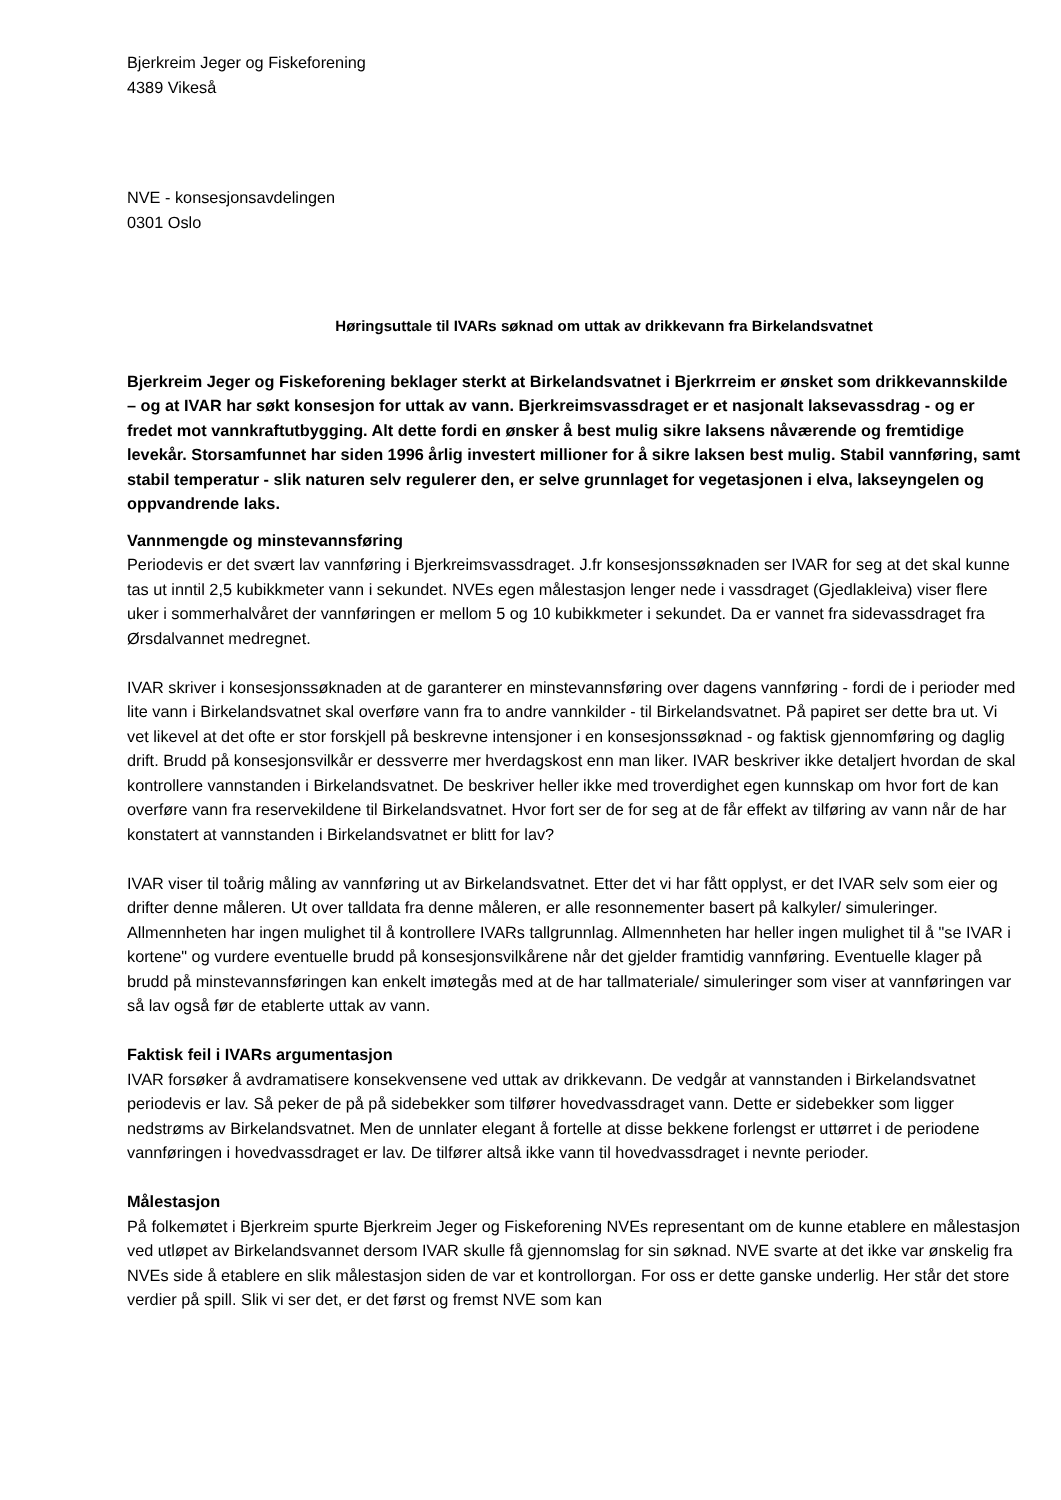Bjerkreim Jeger og Fiskeforening
4389 Vikeså
NVE - konsesjonsavdelingen
0301 Oslo
Høringsuttale til IVARs søknad om uttak av drikkevann fra Birkelandsvatnet
Bjerkreim Jeger og Fiskeforening beklager sterkt at Birkelandsvatnet i Bjerkrreim er ønsket som drikkevannskilde – og at IVAR har søkt konsesjon for uttak av vann. Bjerkreimsvassdraget er et nasjonalt laksevassdrag - og er fredet mot vannkraftutbygging. Alt dette fordi en ønsker å best mulig sikre laksens nåværende og fremtidige levekår. Storsamfunnet har siden 1996 årlig investert millioner for å sikre laksen best mulig. Stabil vannføring, samt stabil temperatur - slik naturen selv regulerer den, er selve grunnlaget for vegetasjonen i elva, lakseyngelen og oppvandrende laks.
Vannmengde og minstevannsføring
Periodevis er det svært lav vannføring i Bjerkreimsvassdraget. J.fr konsesjonssøknaden ser IVAR for seg at det skal kunne tas ut inntil 2,5 kubikkmeter vann i sekundet. NVEs egen målestasjon lenger nede i vassdraget (Gjedlakleiva) viser flere uker i sommerhalvåret der vannføringen er mellom 5 og 10 kubikkmeter i sekundet. Da er vannet fra sidevassdraget fra Ørsdalvannet medregnet.
IVAR skriver i konsesjonssøknaden at de garanterer en minstevannsføring over dagens vannføring - fordi de i perioder med lite vann i Birkelandsvatnet skal overføre vann fra to andre vannkilder - til Birkelandsvatnet. På papiret ser dette bra ut. Vi vet likevel at det ofte er stor forskjell på beskrevne intensjoner i en konsesjonssøknad - og faktisk gjennomføring og daglig drift. Brudd på konsesjonsvilkår er dessverre mer hverdagskost enn man liker. IVAR beskriver ikke detaljert hvordan de skal kontrollere vannstanden i Birkelandsvatnet. De beskriver heller ikke med troverdighet egen kunnskap om hvor fort de kan overføre vann fra reservekildene til Birkelandsvatnet. Hvor fort ser de for seg at de får effekt av tilføring av vann når de har konstatert at vannstanden i Birkelandsvatnet er blitt for lav?
IVAR viser til toårig måling av vannføring ut av Birkelandsvatnet. Etter det vi har fått opplyst, er det IVAR selv som eier og drifter denne måleren. Ut over talldata fra denne måleren, er alle resonnementer basert på kalkyler/ simuleringer. Allmennheten har ingen mulighet til å kontrollere IVARs tallgrunnlag. Allmennheten har heller ingen mulighet til å "se IVAR i kortene" og vurdere eventuelle brudd på konsesjonsvilkårene når det gjelder framtidig vannføring. Eventuelle klager på brudd på minstevannsføringen kan enkelt imøtegås med at de har tallmateriale/ simuleringer som viser at vannføringen var så lav også før de etablerte uttak av vann.
Faktisk feil i IVARs argumentasjon
IVAR forsøker å avdramatisere konsekvensene ved uttak av drikkevann. De vedgår at vannstanden i Birkelandsvatnet periodevis er lav. Så peker de på på sidebekker som tilfører hovedvassdraget vann. Dette er sidebekker som ligger nedstrøms av Birkelandsvatnet. Men de unnlater elegant å fortelle at disse bekkene forlengst er uttørret i de periodene vannføringen i hovedvassdraget er lav. De tilfører altså ikke vann til hovedvassdraget i nevnte perioder.
Målestasjon
På folkemøtet i Bjerkreim spurte Bjerkreim Jeger og Fiskeforening NVEs representant om de kunne etablere en målestasjon ved utløpet av Birkelandsvannet dersom IVAR skulle få gjennomslag for sin søknad. NVE svarte at det ikke var ønskelig fra NVEs side å etablere en slik målestasjon siden de var et kontrollorgan. For oss er dette ganske underlig. Her står det store verdier på spill. Slik vi ser det, er det først og fremst NVE som kan